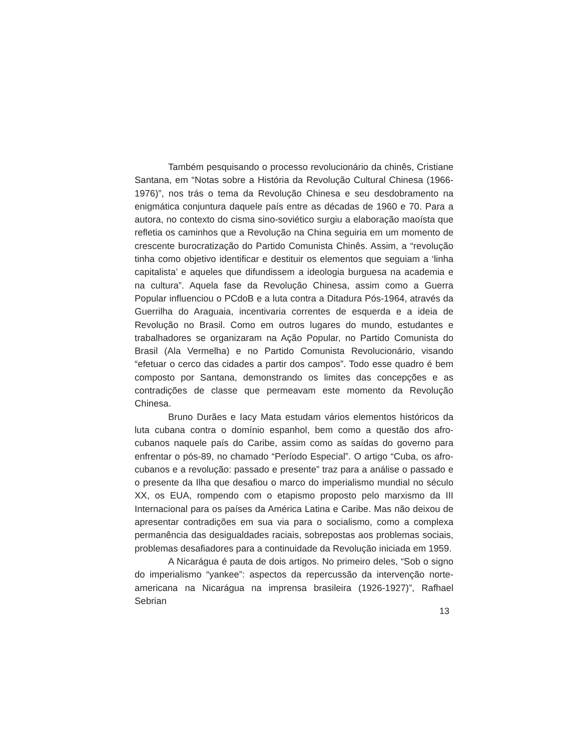Também pesquisando o processo revolucionário da chinês, Cristiane Santana, em “Notas sobre a História da Revolução Cultural Chinesa (1966-1976)”, nos trás o tema da Revolução Chinesa e seu desdobramento na enigmática conjuntura daquele país entre as décadas de 1960 e 70. Para a autora, no contexto do cisma sino-soviético surgiu a elaboração maoísta que refletia os caminhos que a Revolução na China seguiria em um momento de crescente burocratização do Partido Comunista Chinês. Assim, a “revolução tinha como objetivo identificar e destituir os elementos que seguiam a ‘linha capitalista’ e aqueles que difundissem a ideologia burguesa na academia e na cultura”. Aquela fase da Revolução Chinesa, assim como a Guerra Popular influenciou o PCdoB e a luta contra a Ditadura Pós-1964, através da Guerrilha do Araguaia, incentivaria correntes de esquerda e a ideia de Revolução no Brasil. Como em outros lugares do mundo, estudantes e trabalhadores se organizaram na Ação Popular, no Partido Comunista do Brasil (Ala Vermelha) e no Partido Comunista Revolucionário, visando “efetuar o cerco das cidades a partir dos campos”. Todo esse quadro é bem composto por Santana, demonstrando os limites das concepções e as contradições de classe que permeavam este momento da Revolução Chinesa.
Bruno Durães e Iacy Mata estudam vários elementos históricos da luta cubana contra o domínio espanhol, bem como a questão dos afro-cubanos naquele país do Caribe, assim como as saídas do governo para enfrentar o pós-89, no chamado “Período Especial”. O artigo “Cuba, os afro-cubanos e a revolução: passado e presente” traz para a análise o passado e o presente da Ilha que desafiou o marco do imperialismo mundial no século XX, os EUA, rompendo com o etapismo proposto pelo marxismo da III Internacional para os países da América Latina e Caribe. Mas não deixou de apresentar contradições em sua via para o socialismo, como a complexa permanência das desigualdades raciais, sobrepostas aos problemas sociais, problemas desafiadores para a continuidade da Revolução iniciada em 1959.
A Nicarágua é pauta de dois artigos. No primeiro deles, “Sob o signo do imperialismo “yankee”: aspectos da repercussão da intervenção norte-americana na Nicarágua na imprensa brasileira (1926-1927)”, Rafhael Sebrian
13